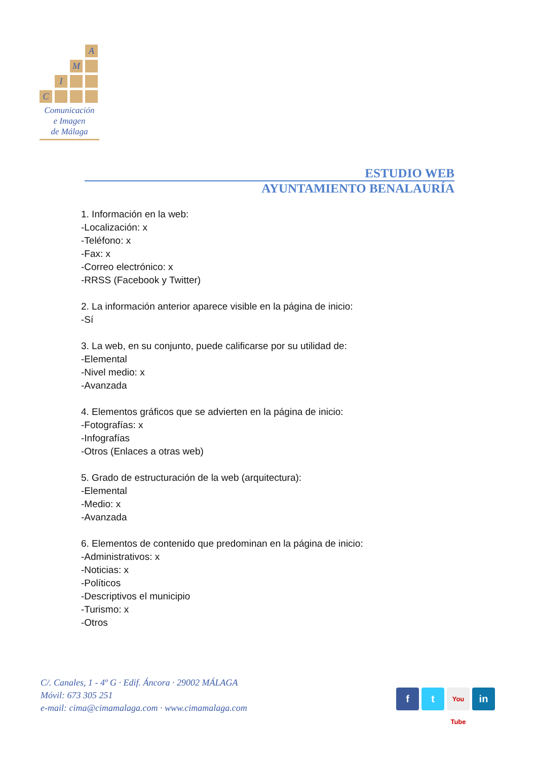A
M
I
C
Comunicación
e Imagen
de Málaga
ESTUDIO WEB
AYUNTAMIENTO BENALAURÍA
1. Información en la web:
-Localización: x
-Teléfono: x
-Fax: x
-Correo electrónico: x
-RRSS (Facebook y Twitter)
2. La información anterior aparece visible en la página de inicio:
-Sí
3. La web, en su conjunto, puede calificarse por su utilidad de:
-Elemental
-Nivel medio: x
-Avanzada
4. Elementos gráficos que se advierten en la página de inicio:
-Fotografías: x
-Infografías
-Otros (Enlaces a otras web)
5. Grado de estructuración de la web (arquitectura):
-Elemental
-Medio: x
-Avanzada
6. Elementos de contenido que predominan en la página de inicio:
-Administrativos: x
-Noticias: x
-Políticos
-Descriptivos el municipio
-Turismo: x
-Otros
C/. Canales, 1 - 4º G · Edif. Áncora · 29002 MÁLAGA
Móvil: 673 305 251
e-mail: cima@cimamalaga.com · www.cimamalaga.com
f t You Tube in